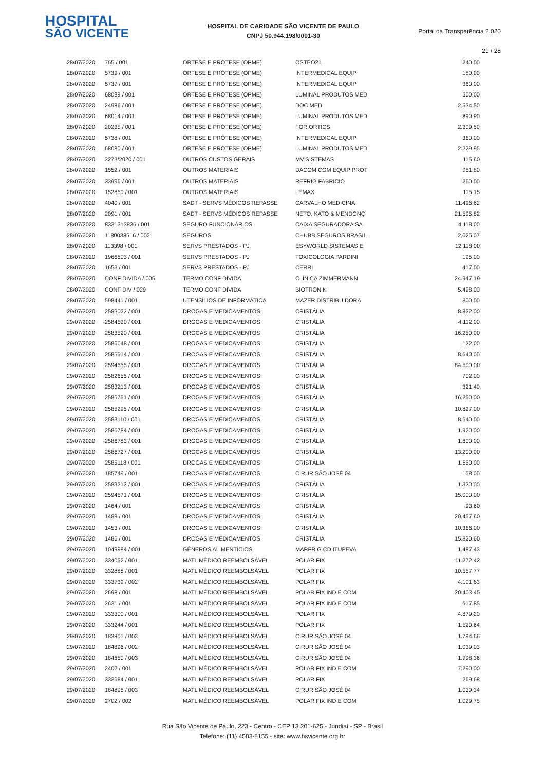HOSPITAL
SÃO VICENTE
HOSPITAL DE CARIDADE SÃO VICENTE DE PAULO
CNPJ 50.944.198/0001-30
Portal da Transparência 2.020
21 / 28
| 28/07/2020 | 765 / 001 | ÓRTESE E PRÓTESE (OPME) | OSTEO21 | 240,00 |
| 28/07/2020 | 5739 / 001 | ÓRTESE E PRÓTESE (OPME) | INTERMEDICAL EQUIP | 180,00 |
| 28/07/2020 | 5737 / 001 | ÓRTESE E PRÓTESE (OPME) | INTERMEDICAL EQUIP | 360,00 |
| 28/07/2020 | 68089 / 001 | ÓRTESE E PRÓTESE (OPME) | LUMINAL PRODUTOS MED | 500,00 |
| 28/07/2020 | 24986 / 001 | ÓRTESE E PRÓTESE (OPME) | DOC MED | 2.534,50 |
| 28/07/2020 | 68014 / 001 | ÓRTESE E PRÓTESE (OPME) | LUMINAL PRODUTOS MED | 890,90 |
| 28/07/2020 | 20235 / 001 | ÓRTESE E PRÓTESE (OPME) | FOR ORTICS | 2.309,50 |
| 28/07/2020 | 5738 / 001 | ÓRTESE E PRÓTESE (OPME) | INTERMEDICAL EQUIP | 360,00 |
| 28/07/2020 | 68080 / 001 | ÓRTESE E PRÓTESE (OPME) | LUMINAL PRODUTOS MED | 2.229,95 |
| 28/07/2020 | 3273/2020 / 001 | OUTROS CUSTOS GERAIS | MV SISTEMAS | 115,60 |
| 28/07/2020 | 1552 / 001 | OUTROS MATERIAIS | DACOM COM EQUIP PROT | 951,80 |
| 28/07/2020 | 33996 / 001 | OUTROS MATERIAIS | REFRIG FABRICIO | 260,00 |
| 28/07/2020 | 152850 / 001 | OUTROS MATERIAIS | LEMAX | 115,15 |
| 28/07/2020 | 4040 / 001 | SADT - SERVS MÉDICOS REPASSE | CARVALHO MEDICINA | 11.496,62 |
| 28/07/2020 | 2091 / 001 | SADT - SERVS MÉDICOS REPASSE | NETO, KATO & MENDONÇ | 21.595,82 |
| 28/07/2020 | 8331313836 / 001 | SEGURO FUNCIONÁRIOS | CAIXA SEGURADORA SA | 4.118,00 |
| 28/07/2020 | 1180038516 / 002 | SEGUROS | CHUBB SEGUROS BRASIL | 2.025,07 |
| 28/07/2020 | 113398 / 001 | SERVS PRESTADOS - PJ | ESYWORLD SISTEMAS E | 12.118,00 |
| 28/07/2020 | 1966803 / 001 | SERVS PRESTADOS - PJ | TOXICOLOGIA PARDINI | 195,00 |
| 28/07/2020 | 1653 / 001 | SERVS PRESTADOS - PJ | CERRI | 417,00 |
| 28/07/2020 | CONF DIVIDA / 005 | TERMO CONF DÍVIDA | CLÍNICA ZIMMERMANN | 24.947,19 |
| 28/07/2020 | CONF DIV / 029 | TERMO CONF DÍVIDA | BIOTRONIK | 5.498,00 |
| 28/07/2020 | 598441 / 001 | UTENSÍLIOS DE INFORMÁTICA | MAZER DISTRIBUIDORA | 800,00 |
| 29/07/2020 | 2583022 / 001 | DROGAS E MEDICAMENTOS | CRISTÁLIA | 8.822,00 |
| 29/07/2020 | 2584530 / 001 | DROGAS E MEDICAMENTOS | CRISTÁLIA | 4.112,00 |
| 29/07/2020 | 2583520 / 001 | DROGAS E MEDICAMENTOS | CRISTÁLIA | 16.250,00 |
| 29/07/2020 | 2586048 / 001 | DROGAS E MEDICAMENTOS | CRISTÁLIA | 122,00 |
| 29/07/2020 | 2585514 / 001 | DROGAS E MEDICAMENTOS | CRISTÁLIA | 8.640,00 |
| 29/07/2020 | 2594655 / 001 | DROGAS E MEDICAMENTOS | CRISTÁLIA | 84.500,00 |
| 29/07/2020 | 2582655 / 001 | DROGAS E MEDICAMENTOS | CRISTÁLIA | 702,00 |
| 29/07/2020 | 2583213 / 001 | DROGAS E MEDICAMENTOS | CRISTÁLIA | 321,40 |
| 29/07/2020 | 2585751 / 001 | DROGAS E MEDICAMENTOS | CRISTÁLIA | 16.250,00 |
| 29/07/2020 | 2585295 / 001 | DROGAS E MEDICAMENTOS | CRISTÁLIA | 10.827,00 |
| 29/07/2020 | 2583110 / 001 | DROGAS E MEDICAMENTOS | CRISTÁLIA | 8.640,00 |
| 29/07/2020 | 2586784 / 001 | DROGAS E MEDICAMENTOS | CRISTÁLIA | 1.920,00 |
| 29/07/2020 | 2586783 / 001 | DROGAS E MEDICAMENTOS | CRISTÁLIA | 1.800,00 |
| 29/07/2020 | 2586727 / 001 | DROGAS E MEDICAMENTOS | CRISTÁLIA | 13.200,00 |
| 29/07/2020 | 2585118 / 001 | DROGAS E MEDICAMENTOS | CRISTÁLIA | 1.650,00 |
| 29/07/2020 | 185749 / 001 | DROGAS E MEDICAMENTOS | CIRUR SÃO JOSÉ 04 | 158,00 |
| 29/07/2020 | 2583212 / 001 | DROGAS E MEDICAMENTOS | CRISTÁLIA | 1.320,00 |
| 29/07/2020 | 2594571 / 001 | DROGAS E MEDICAMENTOS | CRISTÁLIA | 15.000,00 |
| 29/07/2020 | 1464 / 001 | DROGAS E MEDICAMENTOS | CRISTÁLIA | 93,60 |
| 29/07/2020 | 1488 / 001 | DROGAS E MEDICAMENTOS | CRISTÁLIA | 20.457,60 |
| 29/07/2020 | 1453 / 001 | DROGAS E MEDICAMENTOS | CRISTÁLIA | 10.366,00 |
| 29/07/2020 | 1486 / 001 | DROGAS E MEDICAMENTOS | CRISTÁLIA | 15.820,60 |
| 29/07/2020 | 1049984 / 001 | GÊNEROS ALIMENTÍCIOS | MARFRIG CD ITUPEVA | 1.487,43 |
| 29/07/2020 | 334052 / 001 | MATL MÉDICO REEMBOLSÁVEL | POLAR FIX | 11.272,42 |
| 29/07/2020 | 332888 / 001 | MATL MÉDICO REEMBOLSÁVEL | POLAR FIX | 10.557,77 |
| 29/07/2020 | 333739 / 002 | MATL MÉDICO REEMBOLSÁVEL | POLAR FIX | 4.101,63 |
| 29/07/2020 | 2698 / 001 | MATL MÉDICO REEMBOLSÁVEL | POLAR FIX IND E COM | 20.403,45 |
| 29/07/2020 | 2631 / 001 | MATL MÉDICO REEMBOLSÁVEL | POLAR FIX IND E COM | 617,85 |
| 29/07/2020 | 333300 / 001 | MATL MÉDICO REEMBOLSÁVEL | POLAR FIX | 4.879,20 |
| 29/07/2020 | 333244 / 001 | MATL MÉDICO REEMBOLSÁVEL | POLAR FIX | 1.520,64 |
| 29/07/2020 | 183801 / 003 | MATL MÉDICO REEMBOLSÁVEL | CIRUR SÃO JOSÉ 04 | 1.794,66 |
| 29/07/2020 | 184896 / 002 | MATL MÉDICO REEMBOLSÁVEL | CIRUR SÃO JOSÉ 04 | 1.039,03 |
| 29/07/2020 | 184650 / 003 | MATL MÉDICO REEMBOLSÁVEL | CIRUR SÃO JOSÉ 04 | 1.798,36 |
| 29/07/2020 | 2402 / 001 | MATL MÉDICO REEMBOLSÁVEL | POLAR FIX IND E COM | 7.290,00 |
| 29/07/2020 | 333684 / 001 | MATL MÉDICO REEMBOLSÁVEL | POLAR FIX | 269,68 |
| 29/07/2020 | 184896 / 003 | MATL MÉDICO REEMBOLSÁVEL | CIRUR SÃO JOSÉ 04 | 1.039,34 |
| 29/07/2020 | 2702 / 002 | MATL MÉDICO REEMBOLSÁVEL | POLAR FIX IND E COM | 1.029,75 |
Rua São Vicente de Paulo, 223 - Centro - CEP 13.201-625 - Jundiaí - SP - Brasil
Telefone: (11) 4583-8155 - site: www.hsvicente.org.br